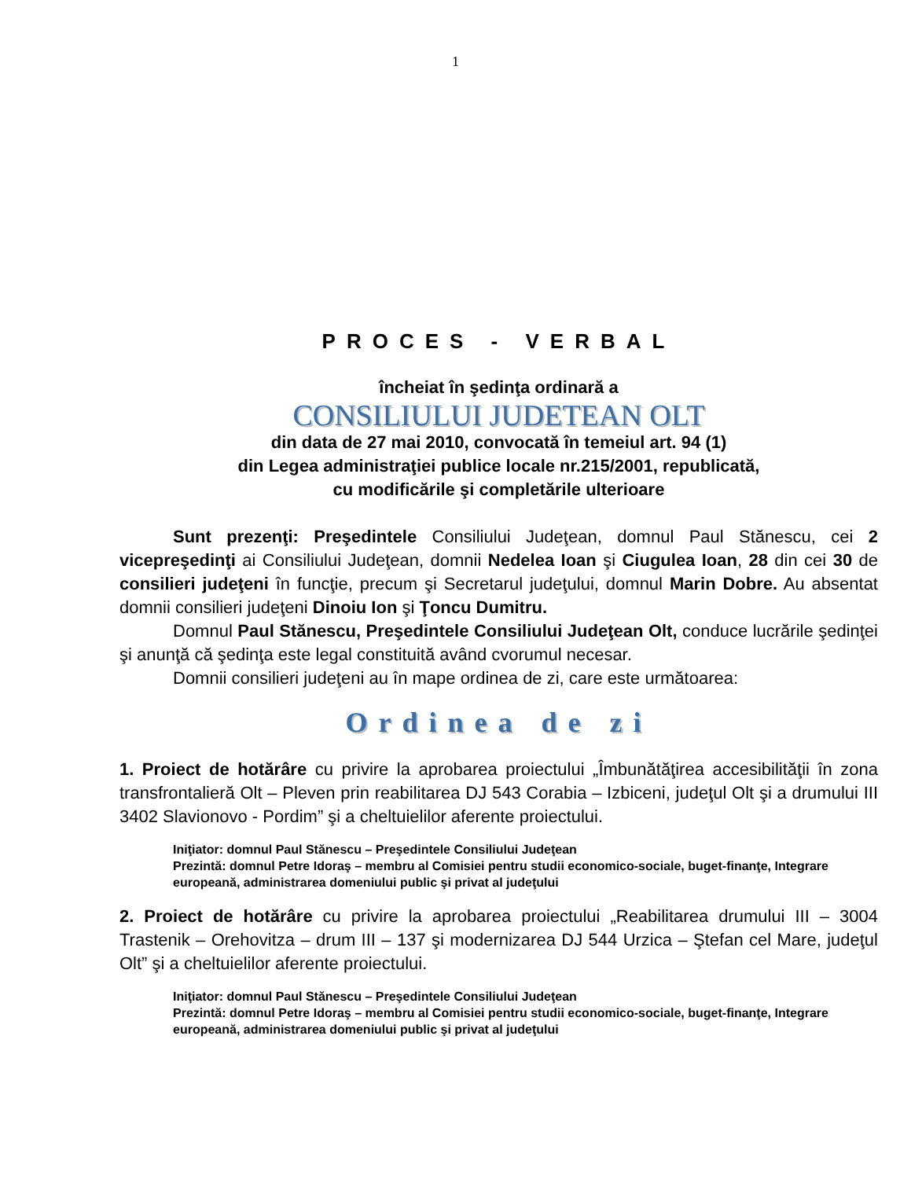1
PROCES - VERBAL
încheiat în şedinţa ordinară a
CONSILIULUI JUDETEAN OLT
din data de 27 mai 2010, convocată în temeiul art. 94 (1)
din Legea administraţiei publice locale nr.215/2001, republicată,
cu modificările şi completările ulterioare
Sunt prezenţi: Preşedintele Consiliului Judeţean, domnul Paul Stănescu, cei 2 vicepreşedinţi ai Consiliului Judeţean, domnii Nedelea Ioan şi Ciugulea Ioan, 28 din cei 30 de consilieri judeţeni în funcţie, precum şi Secretarul judeţului, domnul Marin Dobre. Au absentat domnii consilieri judeţeni Dinoiu Ion şi Ţoncu Dumitru.
Domnul Paul Stănescu, Preşedintele Consiliului Judeţean Olt, conduce lucrările şedinţei şi anunţă că şedinţa este legal constituită având cvorumul necesar.
Domnii consilieri judeţeni au în mape ordinea de zi, care este următoarea:
Ordinea de zi
1. Proiect de hotărâre cu privire la aprobarea proiectului „Îmbunătăţirea accesibilităţii în zona transfrontalieră Olt – Pleven prin reabilitarea DJ 543 Corabia – Izbiceni, judeţul Olt şi a drumului III 3402 Slavionovo - Pordim” şi a cheltuielilor aferente proiectului.
Iniţiator: domnul Paul Stănescu – Preşedintele Consiliului Judeţean
Prezintă: domnul Petre Idoraş – membru al Comisiei pentru studii economico-sociale, buget-finanţe, Integrare europeană, administrarea domeniului public şi privat al judeţului
2. Proiect de hotărâre cu privire la aprobarea proiectului „Reabilitarea drumului III – 3004 Trastenik – Orehovitza – drum III – 137 şi modernizarea DJ 544 Urzica – Ştefan cel Mare, judeţul Olt” şi a cheltuielilor aferente proiectului.
Iniţiator: domnul Paul Stănescu – Preşedintele Consiliului Judeţean
Prezintă: domnul Petre Idoraş – membru al Comisiei pentru studii economico-sociale, buget-finanţe, Integrare europeană, administrarea domeniului public şi privat al judeţului